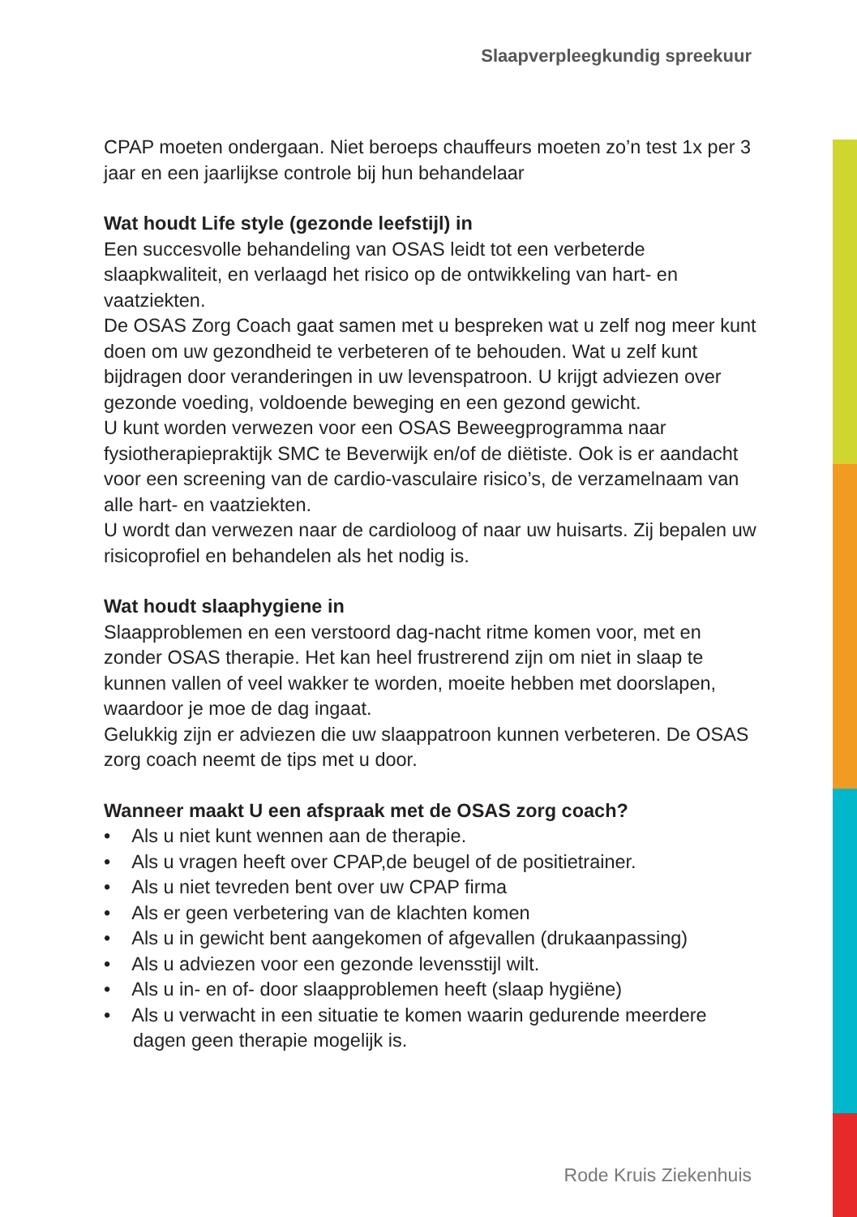Slaapverpleegkundig spreekuur
CPAP moeten ondergaan. Niet beroeps chauffeurs moeten zo’n test 1x per 3 jaar en een jaarlijkse controle bij hun behandelaar
Wat houdt Life style (gezonde leefstijl) in
Een succesvolle behandeling van OSAS leidt tot een verbeterde slaapkwaliteit, en verlaagd het risico op de ontwikkeling van hart- en vaatziekten.
De OSAS Zorg Coach gaat samen met u bespreken wat u zelf nog meer kunt doen om uw gezondheid te verbeteren of te behouden. Wat u zelf kunt bijdragen door veranderingen in uw levenspatroon. U krijgt adviezen over gezonde voeding, voldoende beweging en een gezond gewicht.
U kunt worden verwezen voor een OSAS Beweegprogramma naar fysiotherapiepraktijk SMC te Beverwijk en/of de diëtiste. Ook is er aandacht voor een screening van de cardio-vasculaire risico’s, de verzamelnaam van alle hart- en vaatziekten.
U wordt dan verwezen naar de cardioloog of naar uw huisarts. Zij bepalen uw risicoprofiel en behandelen als het nodig is.
Wat houdt slaaphygiene in
Slaapproblemen en een verstoord dag-nacht ritme komen voor, met en zonder OSAS therapie. Het kan heel frustrerend zijn om niet in slaap te kunnen vallen of veel wakker te worden, moeite hebben met doorslapen, waardoor je moe de dag ingaat.
Gelukkig zijn er adviezen die uw slaappatroon kunnen verbeteren. De OSAS zorg coach neemt de tips met u door.
Wanneer maakt U een afspraak met de OSAS zorg coach?
• Als u niet kunt wennen aan de therapie.
• Als u vragen heeft over CPAP,de beugel of de positietrainer.
• Als u niet tevreden bent over uw CPAP firma
• Als er geen verbetering van de klachten komen
• Als u in gewicht bent aangekomen of afgevallen (drukaanpassing)
• Als u adviezen voor een gezonde levensstijl wilt.
• Als u in- en of- door slaapproblemen heeft (slaap hygiëne)
• Als u verwacht in een situatie te komen waarin gedurende meerdere dagen geen therapie mogelijk is.
Rode Kruis Ziekenhuis